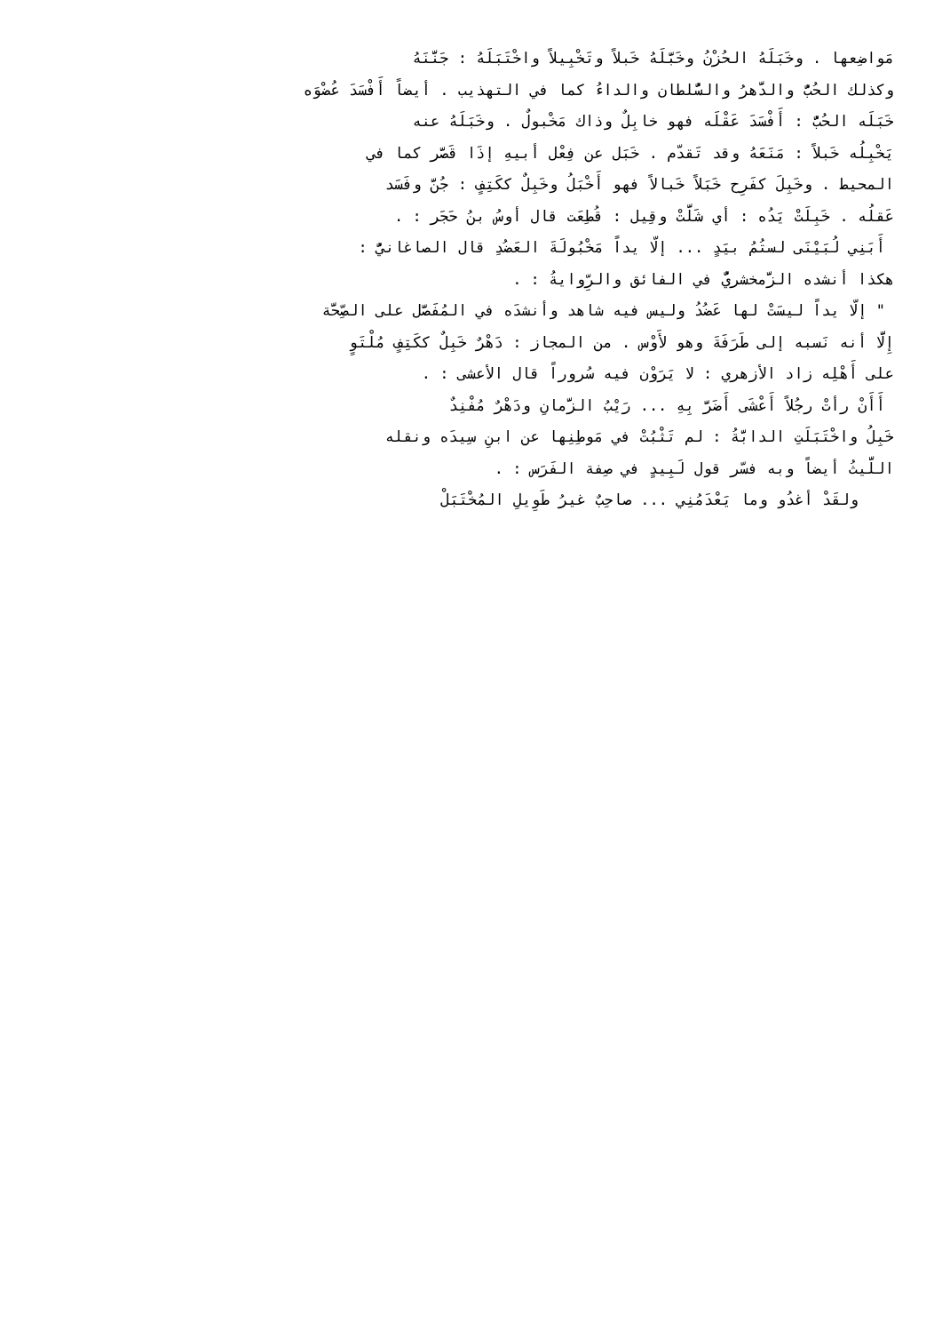مَواضِعها . وخَبَلَهُ الحُزْنُ وخَبَّلَهُ خَبلاً وتَخْبِيلاً واخْتَبَلَهُ : جَنَّنَهُ
وكذلك الحُبُّ والدَّهرُ والسُّلطان والداءُ كما في التهذيب . أيضاً أَفْسَدَ عُضْوَه
خَبَلَه الحُبُّ : أَفْسَدَ عَقْلَه فهو خابِلٌ وذاك مَخْبولٌ . وخَبَلَهُ عنه
يَخْبِلُه خَبلاً : مَنَعَهُ وقد تَقدّم . خَبَل عن فِعْل أبيهِ إذَا قَصَّر كما في
المحيط . وخَبِلَ كفَرِح خَبَلاً خَبالاً فهو أَخْبَلُ وخَبِلٌ ككَتِفٍ : جُنَّ وفَسَد
عَقلُه . خَبِلَتْ يَدُه : أي شَلَّتْ وقِيل : قُطِعَت قال أوسُ بنُ حَجَر : .
أَبَنِي لُبَيْنَى لستُمُ بيَدٍ ... إلّا يداً مَخْبُولَةَ العَضُدِ قال الصاغانيُّ :
هكذا أنشده الزَّمخشريُّ في الفائق والرِّوايةُ : .
" إلّا يداً ليسَتْ لها عَضُدُ وليس فيه شاهد وأنشدَه في المُفَصَّل على الصِّحَّة
إِلَّا أنه نَسبه إلى طَرَفَةَ وهو لأَوْس . من المجاز : دَهْرٌ خَبِلٌ ككَتِفٍ مُلْتَوٍ
على أَهْلِه زاد الأزهري : لا يَرَوْن فيه سُروراً قال الأعشى : .
أَأَنْ رأتْ رجُلاً أَعْشَى أَضَرَّ بِهِ ... رَيْبُ الزَّمانِ ودَهْرٌ مُفْنِدٌ
خَبِلُ واخْتَبَلَتِ الدابَّةُ : لم تَثْبُتْ في مَوطِنِها عن ابنِ سِيدَه ونقله
اللَّيثُ أيضاً وبه فسّر قول لَبِيدٍ في صِفة الفَرَس : .
ولقَدْ أغدُو وما يَعْدَمُنِي ... صاحِبٌ غيرُ طَوِيلِ المُخْتَبَلْ